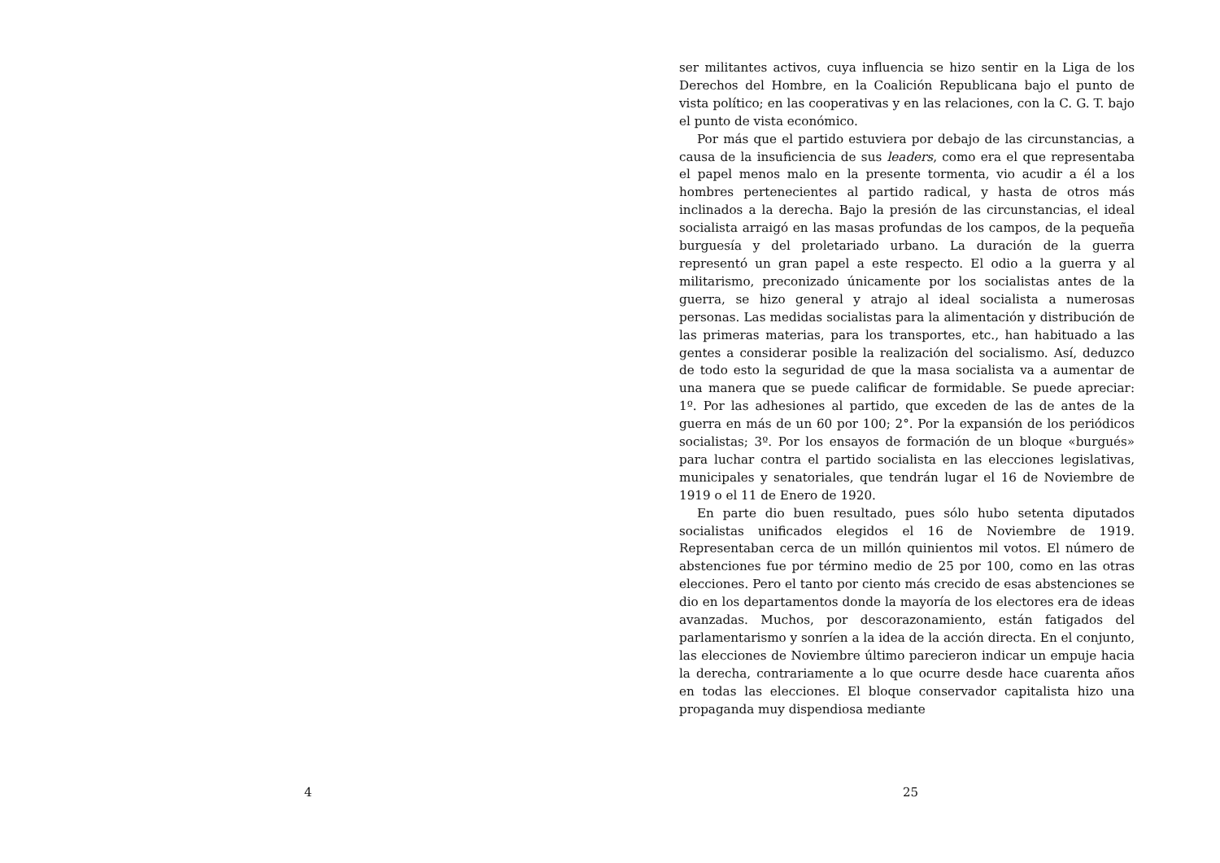4
ser militantes activos, cuya influencia se hizo sentir en la Liga de los Derechos del Hombre, en la Coalición Republicana bajo el punto de vista político; en las cooperativas y en las relaciones, con la C. G. T. bajo el punto de vista económico.
Por más que el partido estuviera por debajo de las circunstancias, a causa de la insuficiencia de sus leaders, como era el que representaba el papel menos malo en la presente tormenta, vio acudir a él a los hombres pertenecientes al partido radical, y hasta de otros más inclinados a la derecha. Bajo la presión de las circunstancias, el ideal socialista arraigó en las masas profundas de los campos, de la pequeña burguesía y del proletariado urbano. La duración de la guerra representó un gran papel a este respecto. El odio a la guerra y al militarismo, preconizado únicamente por los socialistas antes de la guerra, se hizo general y atrajo al ideal socialista a numerosas personas. Las medidas socialistas para la alimentación y distribución de las primeras materias, para los transportes, etc., han habituado a las gentes a considerar posible la realización del socialismo. Así, deduzco de todo esto la seguridad de que la masa socialista va a aumentar de una manera que se puede calificar de formidable. Se puede apreciar: 1º. Por las adhesiones al partido, que exceden de las de antes de la guerra en más de un 60 por 100; 2°. Por la expansión de los periódicos socialistas; 3º. Por los ensayos de formación de un bloque «burgués» para luchar contra el partido socialista en las elecciones legislativas, municipales y senatoriales, que tendrán lugar el 16 de Noviembre de 1919 o el 11 de Enero de 1920.
En parte dio buen resultado, pues sólo hubo setenta diputados socialistas unificados elegidos el 16 de Noviembre de 1919. Representaban cerca de un millón quinientos mil votos. El número de abstenciones fue por término medio de 25 por 100, como en las otras elecciones. Pero el tanto por ciento más crecido de esas abstenciones se dio en los departamentos donde la mayoría de los electores era de ideas avanzadas. Muchos, por descorazonamiento, están fatigados del parlamentarismo y sonríen a la idea de la acción directa. En el conjunto, las elecciones de Noviembre último parecieron indicar un empuje hacia la derecha, contrariamente a lo que ocurre desde hace cuarenta años en todas las elecciones. El bloque conservador capitalista hizo una propaganda muy dispendiosa mediante
25